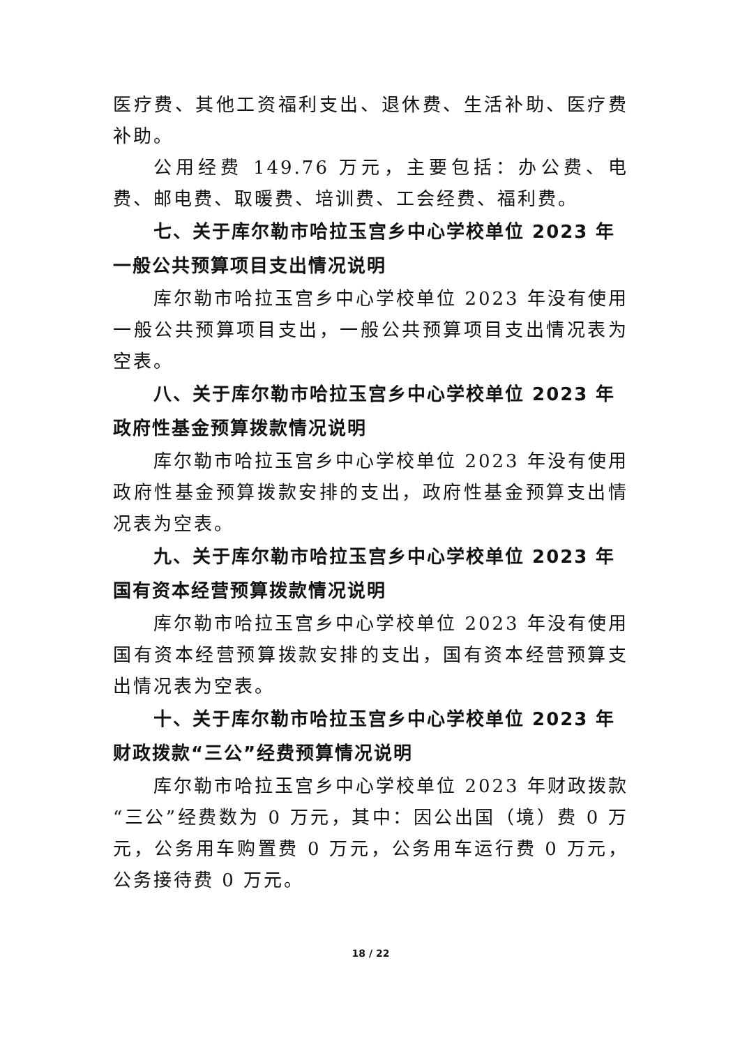医疗费、其他工资福利支出、退休费、生活补助、医疗费补助。
公用经费 149.76 万元，主要包括：办公费、电费、邮电费、取暖费、培训费、工会经费、福利费。
七、关于库尔勒市哈拉玉宫乡中心学校单位 2023 年一般公共预算项目支出情况说明
库尔勒市哈拉玉宫乡中心学校单位 2023 年没有使用一般公共预算项目支出，一般公共预算项目支出情况表为空表。
八、关于库尔勒市哈拉玉宫乡中心学校单位 2023 年政府性基金预算拨款情况说明
库尔勒市哈拉玉宫乡中心学校单位 2023 年没有使用政府性基金预算拨款安排的支出，政府性基金预算支出情况表为空表。
九、关于库尔勒市哈拉玉宫乡中心学校单位 2023 年国有资本经营预算拨款情况说明
库尔勒市哈拉玉宫乡中心学校单位 2023 年没有使用国有资本经营预算拨款安排的支出，国有资本经营预算支出情况表为空表。
十、关于库尔勒市哈拉玉宫乡中心学校单位 2023 年财政拨款“三公”经费预算情况说明
库尔勒市哈拉玉宫乡中心学校单位 2023 年财政拨款“三公”经费数为 0 万元，其中：因公出国（境）费 0 万元，公务用车购置费 0 万元，公务用车运行费 0 万元，公务接待费 0 万元。
18 / 22